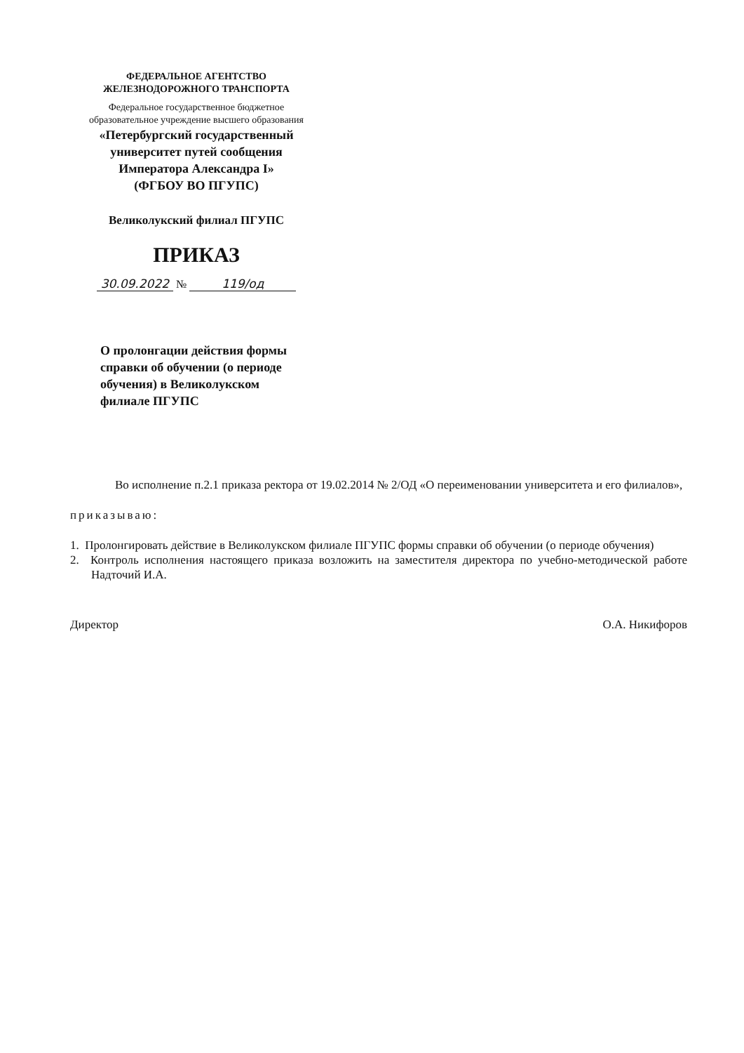ФЕДЕРАЛЬНОЕ АГЕНТСТВО
ЖЕЛЕЗНОДОРОЖНОГО ТРАНСПОРТА
Федеральное государственное бюджетное
образовательное учреждение высшего образования
«Петербургский государственный
университет путей сообщения
Императора Александра I»
(ФГБОУ ВО ПГУПС)
Великолукский филиал ПГУПС
ПРИКАЗ
30.09.2022 № 119/од
О пролонгации действия формы справки об обучении (о периоде обучения) в Великолукском филиале ПГУПС
Во исполнение п.2.1 приказа ректора от 19.02.2014 № 2/ОД «О переименовании университета и его филиалов»,
приказываю:
1. Пролонгировать действие в Великолукском филиале ПГУПС формы справки об обучении (о периоде обучения)
2. Контроль исполнения настоящего приказа возложить на заместителя директора по учебно-методической работе Надточий И.А.
Директор О.А. Никифоров